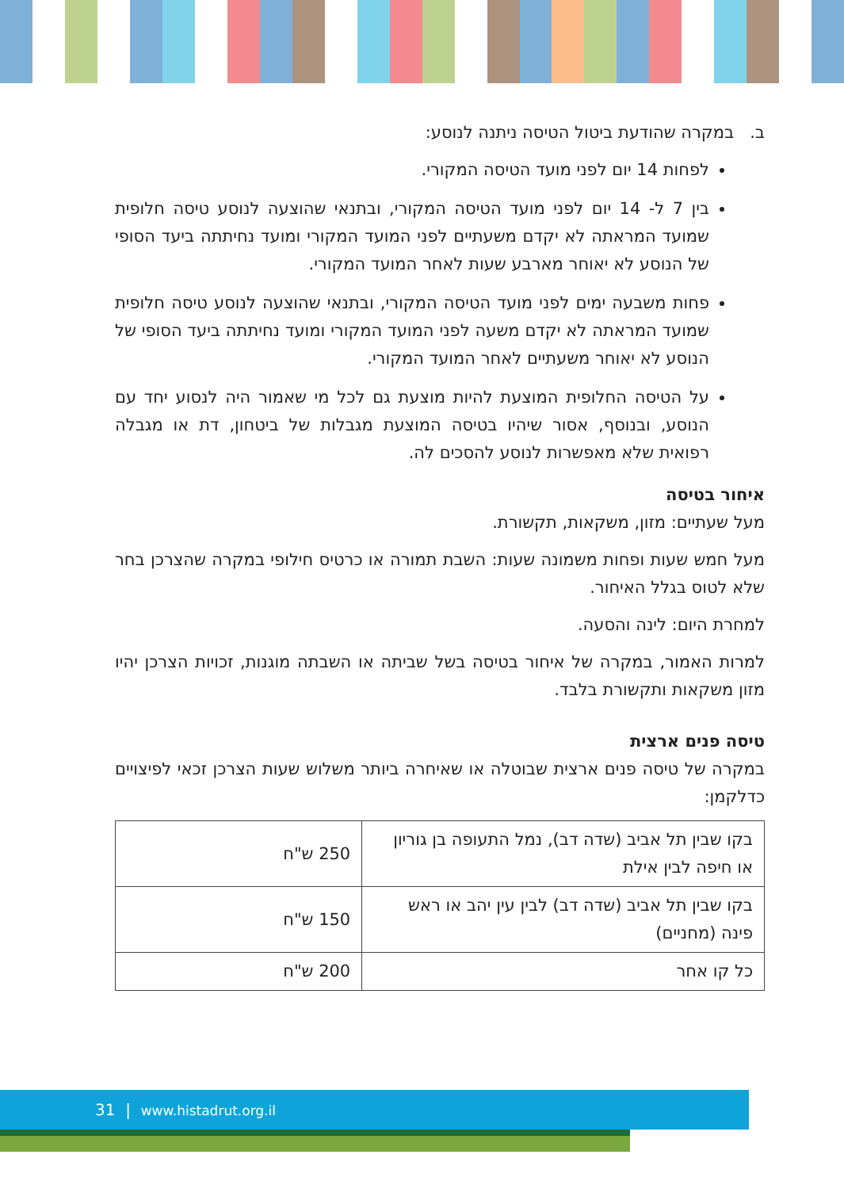ב. במקרה שהודעת ביטול הטיסה ניתנה לנוסע:
לפחות 14 יום לפני מועד הטיסה המקורי.
בין 7 ל- 14 יום לפני מועד הטיסה המקורי, ובתנאי שהוצעה לנוסע טיסה חלופית שמועד המראתה לא יקדם משעתיים לפני המועד המקורי ומועד נחיתתה ביעד הסופי של הנוסע לא יאוחר מארבע שעות לאחר המועד המקורי.
פחות משבעה ימים לפני מועד הטיסה המקורי, ובתנאי שהוצעה לנוסע טיסה חלופית שמועד המראתה לא יקדם משעה לפני המועד המקורי ומועד נחיתתה ביעד הסופי של הנוסע לא יאוחר משעתיים לאחר המועד המקורי.
על הטיסה החלופית המוצעת להיות מוצעת גם לכל מי שאמור היה לנסוע יחד עם הנוסע, ובנוסף, אסור שיהיו בטיסה המוצעת מגבלות של ביטחון, דת או מגבלה רפואית שלא מאפשרות לנוסע להסכים לה.
איחור בטיסה
מעל שעתיים: מזון, משקאות, תקשורת.
מעל חמש שעות ופחות משמונה שעות: השבת תמורה או כרטיס חילופי במקרה שהצרכן בחר שלא לטוס בגלל האיחור.
למחרת היום: לינה והסעה.
למרות האמור, במקרה של איחור בטיסה בשל שביתה או השבתה מוגנות, זכויות הצרכן יהיו מזון משקאות ותקשורת בלבד.
טיסה פנים ארצית
במקרה של טיסה פנים ארצית שבוטלה או שאיחרה ביותר משלוש שעות הצרכן זכאי לפיצויים כדלקמן:
| בקו שבין תל אביב (שדה דב), נמל התעופה בן גוריון או חיפה לבין אילת | 250 ש"ח |
| בקו שבין תל אביב (שדה דב) לבין עין יהב או ראש פינה (מחניים) | 150 ש"ח |
| כל קו אחר | 200 ש"ח |
31 | www.histadrut.org.il